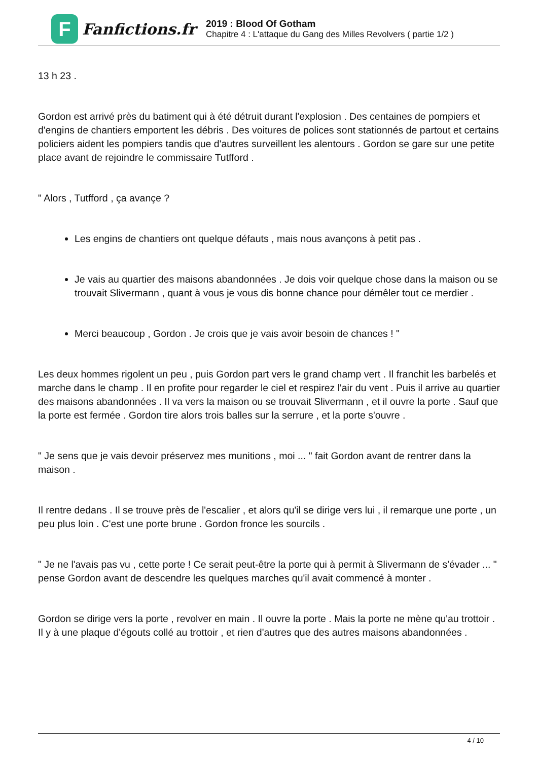F
Fanfictions.fr
2019 : Blood Of Gotham
Chapitre 4 : L'attaque du Gang des Milles Revolvers ( partie 1/2 )
13 h 23 .
Gordon est arrivé près du batiment qui à été détruit durant l'explosion . Des centaines de pompiers et d'engins de chantiers emportent les débris . Des voitures de polices sont stationnés de partout et certains policiers aident les pompiers tandis que d'autres surveillent les alentours . Gordon se gare sur une petite place avant de rejoindre le commissaire Tutfford .
" Alors , Tutfford , ça avançe ?
Les engins de chantiers ont quelque défauts , mais nous avançons à petit pas .
Je vais au quartier des maisons abandonnées . Je dois voir quelque chose dans la maison ou se trouvait Slivermann , quant à vous je vous dis bonne chance pour démêler tout ce merdier .
Merci beaucoup , Gordon . Je crois que je vais avoir besoin de chances ! "
Les deux hommes rigolent un peu , puis Gordon part vers le grand champ vert . Il franchit les barbelés et marche dans le champ . Il en profite pour regarder le ciel et respirez l'air du vent . Puis il arrive au quartier des maisons abandonnées . Il va vers la maison ou se trouvait Slivermann , et il ouvre la porte . Sauf que la porte est fermée . Gordon tire alors trois balles sur la serrure , et la porte s'ouvre .
" Je sens que je vais devoir préservez mes munitions , moi ... " fait Gordon avant de rentrer dans la maison .
Il rentre dedans . Il se trouve près de l'escalier , et alors qu'il se dirige vers lui , il remarque une porte , un peu plus loin . C'est une porte brune . Gordon fronce les sourcils .
" Je ne l'avais pas vu , cette porte ! Ce serait peut-être la porte qui à permit à Slivermann de s'évader ... " pense Gordon avant de descendre les quelques marches qu'il avait commencé à monter .
Gordon se dirige vers la porte , revolver en main . Il ouvre la porte . Mais la porte ne mène qu'au trottoir . Il y à une plaque d'égouts collé au trottoir , et rien d'autres que des autres maisons abandonnées .
4 / 10